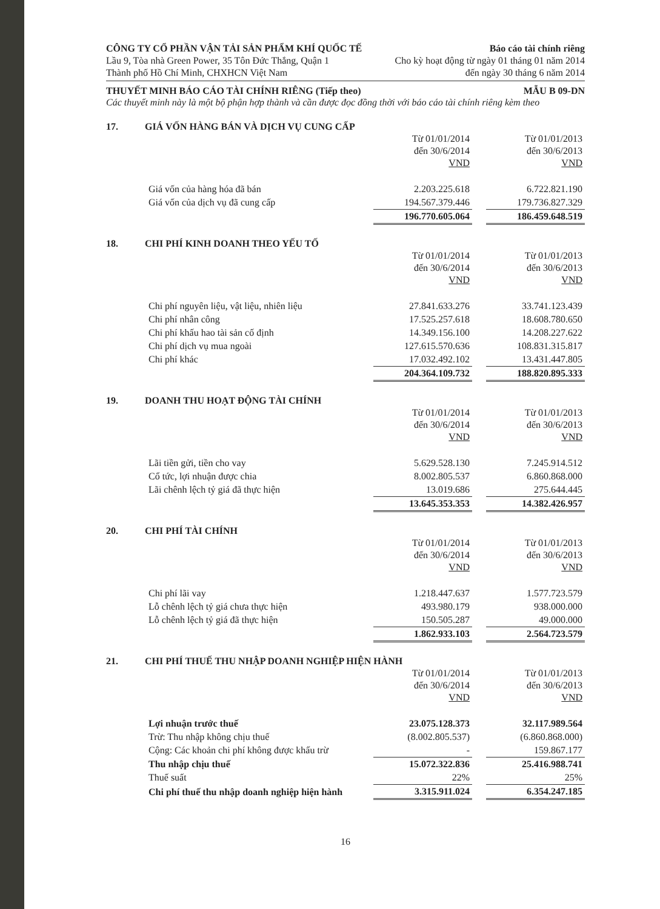CÔNG TY CỔ PHẦN VẬN TẢI SẢN PHẨM KHÍ QUỐC TẾ Báo cáo tài chính riêng
Lầu 9, Tòa nhà Green Power, 35 Tôn Đức Thắng, Quận 1 Cho kỳ hoạt động từ ngày 01 tháng 01 năm 2014
Thành phố Hồ Chí Minh, CHXHCN Việt Nam đến ngày 30 tháng 6 năm 2014
THUYẾT MINH BÁO CÁO TÀI CHÍNH RIÊNG (Tiếp theo) MẪU B 09-DN
Các thuyết minh này là một bộ phận hợp thành và cần được đọc đồng thời với báo cáo tài chính riêng kèm theo
17. GIÁ VỐN HÀNG BÁN VÀ DỊCH VỤ CUNG CẤP
| | Từ 01/01/2014 đến 30/6/2014 VND | | Từ 01/01/2013 đến 30/6/2013 VND |
| Giá vốn của hàng hóa đã bán | 2.203.225.618 | | 6.722.821.190 |
| Giá vốn của dịch vụ đã cung cấp | 194.567.379.446 | | 179.736.827.329 |
| | 196.770.605.064 | | 186.459.648.519 |
18. CHI PHÍ KINH DOANH THEO YẾU TỐ
| | Từ 01/01/2014 đến 30/6/2014 VND | | Từ 01/01/2013 đến 30/6/2013 VND |
| Chi phí nguyên liệu, vật liệu, nhiên liệu | 27.841.633.276 | | 33.741.123.439 |
| Chi phí nhân công | 17.525.257.618 | | 18.608.780.650 |
| Chi phí khấu hao tài sản cố định | 14.349.156.100 | | 14.208.227.622 |
| Chi phí dịch vụ mua ngoài | 127.615.570.636 | | 108.831.315.817 |
| Chi phí khác | 17.032.492.102 | | 13.431.447.805 |
| | 204.364.109.732 | | 188.820.895.333 |
19. DOANH THU HOẠT ĐỘNG TÀI CHÍNH
| | Từ 01/01/2014 đến 30/6/2014 VND | | Từ 01/01/2013 đến 30/6/2013 VND |
| Lãi tiền gửi, tiền cho vay | 5.629.528.130 | | 7.245.914.512 |
| Cổ tức, lợi nhuận được chia | 8.002.805.537 | | 6.860.868.000 |
| Lãi chênh lệch tỷ giá đã thực hiện | 13.019.686 | | 275.644.445 |
| | 13.645.353.353 | | 14.382.426.957 |
20. CHI PHÍ TÀI CHÍNH
| | Từ 01/01/2014 đến 30/6/2014 VND | | Từ 01/01/2013 đến 30/6/2013 VND |
| Chi phí lãi vay | 1.218.447.637 | | 1.577.723.579 |
| Lỗ chênh lệch tỷ giá chưa thực hiện | 493.980.179 | | 938.000.000 |
| Lỗ chênh lệch tỷ giá đã thực hiện | 150.505.287 | | 49.000.000 |
| | 1.862.933.103 | | 2.564.723.579 |
21. CHI PHÍ THUẾ THU NHẬP DOANH NGHIỆP HIỆN HÀNH
| | Từ 01/01/2014 đến 30/6/2014 VND | | Từ 01/01/2013 đến 30/6/2013 VND |
| Lợi nhuận trước thuế | 23.075.128.373 | | 32.117.989.564 |
| Trừ: Thu nhập không chịu thuế | (8.002.805.537) | | (6.860.868.000) |
| Cộng: Các khoản chi phí không được khấu trừ | - | | 159.867.177 |
| Thu nhập chịu thuế | 15.072.322.836 | | 25.416.988.741 |
| Thuế suất | 22% | | 25% |
| Chi phí thuế thu nhập doanh nghiệp hiện hành | 3.315.911.024 | | 6.354.247.185 |
16